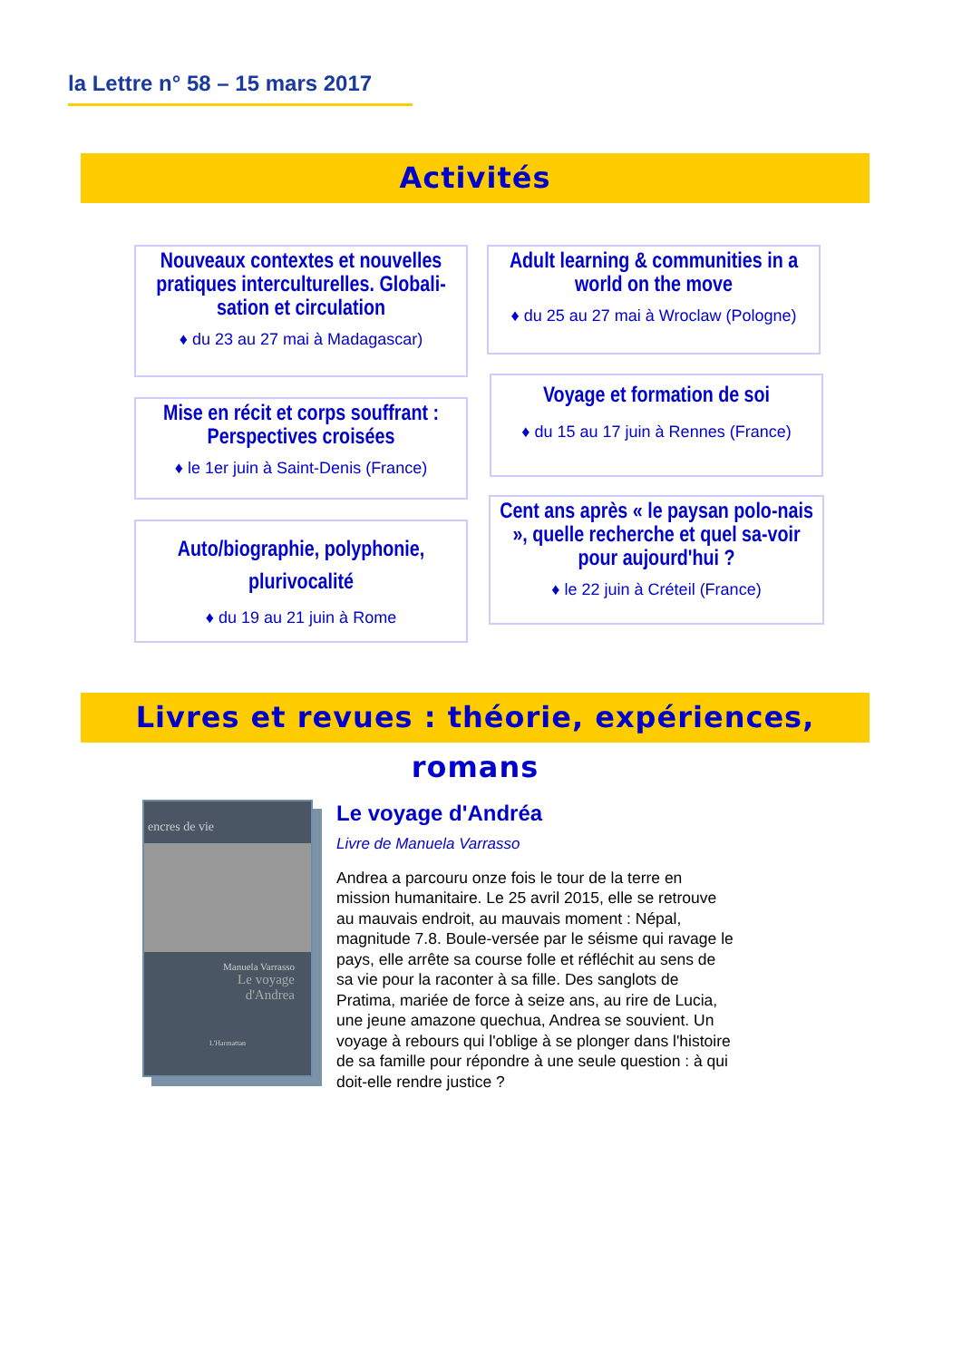la Lettre n° 58 – 15 mars 2017
Activités
Nouveaux contextes et nouvelles pratiques interculturelles. Globali-sation et circulation
♦ du 23 au 27 mai à Madagascar)
Adult learning & communities in a world on the move
♦ du 25 au 27 mai à Wroclaw (Pologne)
Mise en récit et corps souffrant : Perspectives croisées
♦ le 1er juin à Saint-Denis (France)
Voyage et formation de soi
♦ du 15 au 17 juin à Rennes (France)
Auto/biographie, polyphonie, plurivocalité
♦ du 19 au 21 juin à Rome
Cent ans après « le paysan polo-nais », quelle recherche et quel sa-voir pour aujourd'hui ?
♦ le 22 juin à Créteil (France)
Livres et revues : théorie, expériences, romans
encres de vie
Manuela Varrasso
Le voyage
d'Andrea
L'Harmattan
Le voyage d'Andréa
Livre de Manuela Varrasso
Andrea a parcouru onze fois le tour de la terre en mission humanitaire. Le 25 avril 2015, elle se retrouve au mauvais endroit, au mauvais moment : Népal, magnitude 7.8. Boule-versée par le séisme qui ravage le pays, elle arrête sa course folle et réfléchit au sens de sa vie pour la raconter à sa fille. Des sanglots de Pratima, mariée de force à seize ans, au rire de Lucia, une jeune amazone quechua, Andrea se souvient. Un voyage à rebours qui l'oblige à se plonger dans l'histoire de sa famille pour répondre à une seule question : à qui doit-elle rendre justice ?